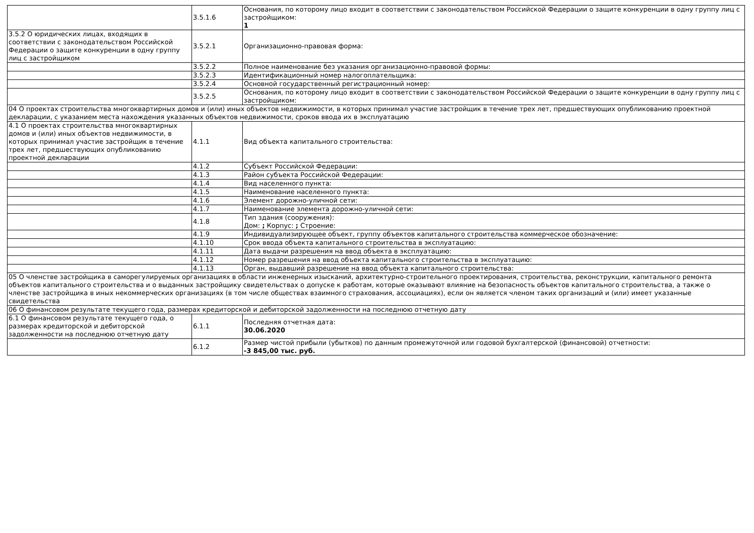| | 3.5.1.6 | Основания, по которому лицо входит в соответствии с законодательством Российской Федерации о защите конкуренции в одну группу лиц с застройщиком: 1 |
| 3.5.2 О юридических лицах, входящих в соответствии с законодательством Российской Федерации о защите конкуренции в одну группу лиц с застройщиком | 3.5.2.1 | Организационно-правовая форма: |
| | 3.5.2.2 | Полное наименование без указания организационно-правовой формы: |
| | 3.5.2.3 | Идентификационный номер налогоплательщика: |
| | 3.5.2.4 | Основной государственный регистрационный номер: |
| | 3.5.2.5 | Основания, по которому лицо входит в соответствии с законодательством Российской Федерации о защите конкуренции в одну группу лиц с застройщиком: |
| 04 О проектах строительства многоквартирных домов и (или) иных объектов недвижимости, в которых принимал участие застройщик в течение трех лет, предшествующих опубликованию проектной декларации, с указанием места нахождения указанных объектов недвижимости, сроков ввода их в эксплуатацию | | |
| 4.1 О проектах строительства многоквартирных домов и (или) иных объектов недвижимости, в которых принимал участие застройщик в течение трех лет, предшествующих опубликованию проектной декларации | 4.1.1 | Вид объекта капитального строительства: |
| | 4.1.2 | Субъект Российской Федерации: |
| | 4.1.3 | Район субъекта Российской Федерации: |
| | 4.1.4 | Вид населенного пункта: |
| | 4.1.5 | Наименование населенного пункта: |
| | 4.1.6 | Элемент дорожно-уличной сети: |
| | 4.1.7 | Наименование элемента дорожно-уличной сети: |
| | 4.1.8 | Тип здания (сооружения): Дом: ; Корпус: ; Строение: |
| | 4.1.9 | Индивидуализирующее объект, группу объектов капитального строительства коммерческое обозначение: |
| | 4.1.10 | Срок ввода объекта капитального строительства в эксплуатацию: |
| | 4.1.11 | Дата выдачи разрешения на ввод объекта в эксплуатацию: |
| | 4.1.12 | Номер разрешения на ввод объекта капитального строительства в эксплуатацию: |
| | 4.1.13 | Орган, выдавший разрешение на ввод объекта капитального строительства: |
| 05 О членстве застройщика в саморегулируемых организациях в области инженерных изысканий, архитектурно-строительного проектирования, строительства, реконструкции, капитального ремонта объектов капитального строительства и о выданных застройщику свидетельствах о допуске к работам, которые оказывают влияние на безопасность объектов капитального строительства, а также о членстве застройщика в иных некоммерческих организациях (в том числе обществах взаимного страхования, ассоциациях), если он является членом таких организаций и (или) имеет указанные свидетельства | | |
| 06 О финансовом результате текущего года, размерах кредиторской и дебиторской задолженности на последнюю отчетную дату | | |
| 6.1 О финансовом результате текущего года, о размерах кредиторской и дебиторской задолженности на последнюю отчетную дату | 6.1.1 | Последняя отчетная дата: 30.06.2020 |
| | 6.1.2 | Размер чистой прибыли (убытков) по данным промежуточной или годовой бухгалтерской (финансовой) отчетности: -3 845,00 тыс. руб. |